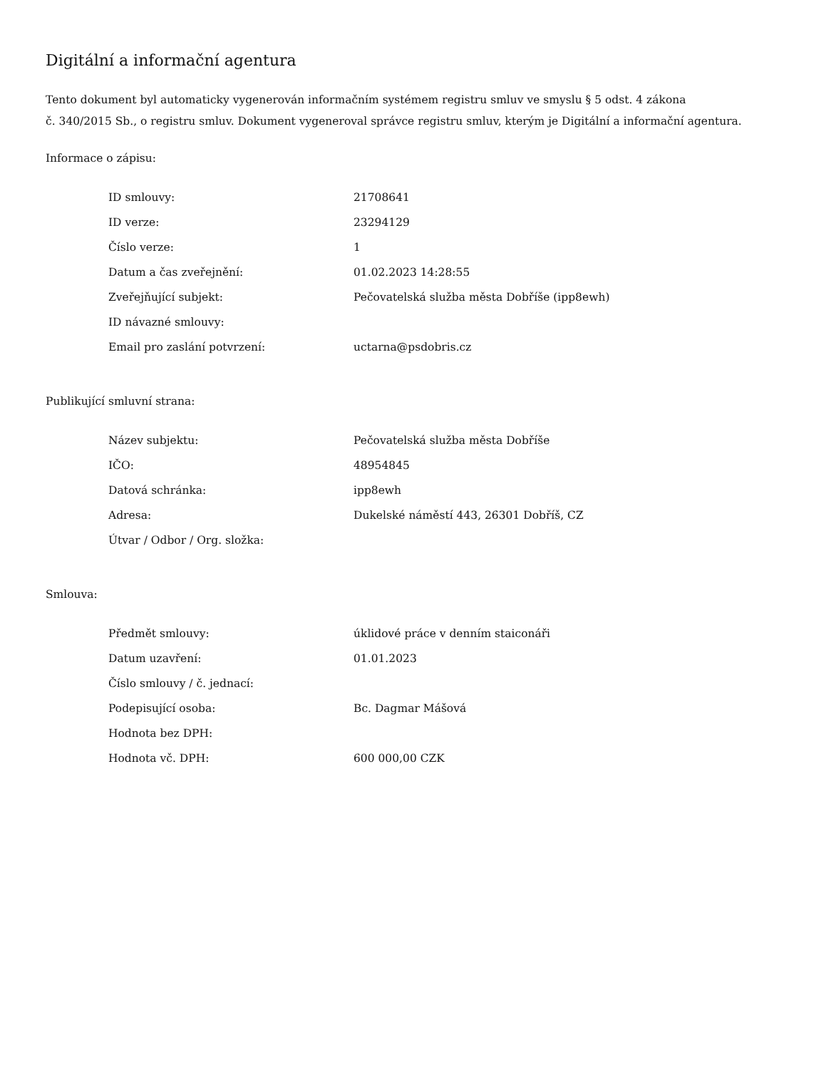Digitální a informační agentura
Tento dokument byl automaticky vygenerován informačním systémem registru smluv ve smyslu § 5 odst. 4 zákona
č. 340/2015 Sb., o registru smluv. Dokument vygeneroval správce registru smluv, kterým je Digitální a informační agentura.
Informace o zápisu:
| ID smlouvy: | 21708641 |
| ID verze: | 23294129 |
| Číslo verze: | 1 |
| Datum a čas zveřejnění: | 01.02.2023 14:28:55 |
| Zveřejňující subjekt: | Pečovatelská služba města Dobříše (ipp8ewh) |
| ID návazné smlouvy: | |
| Email pro zaslání potvrzení: | uctarna@psdobris.cz |
Publikující smluvní strana:
| Název subjektu: | Pečovatelská služba města Dobříše |
| IČO: | 48954845 |
| Datová schránka: | ipp8ewh |
| Adresa: | Dukelské náměstí 443, 26301 Dobříš, CZ |
| Útvar / Odbor / Org. složka: | |
Smlouva:
| Předmět smlouvy: | úklidové práce v denním staiconáři |
| Datum uzavření: | 01.01.2023 |
| Číslo smlouvy / č. jednací: | |
| Podepisující osoba: | Bc. Dagmar Mášová |
| Hodnota bez DPH: | |
| Hodnota vč. DPH: | 600 000,00 CZK |